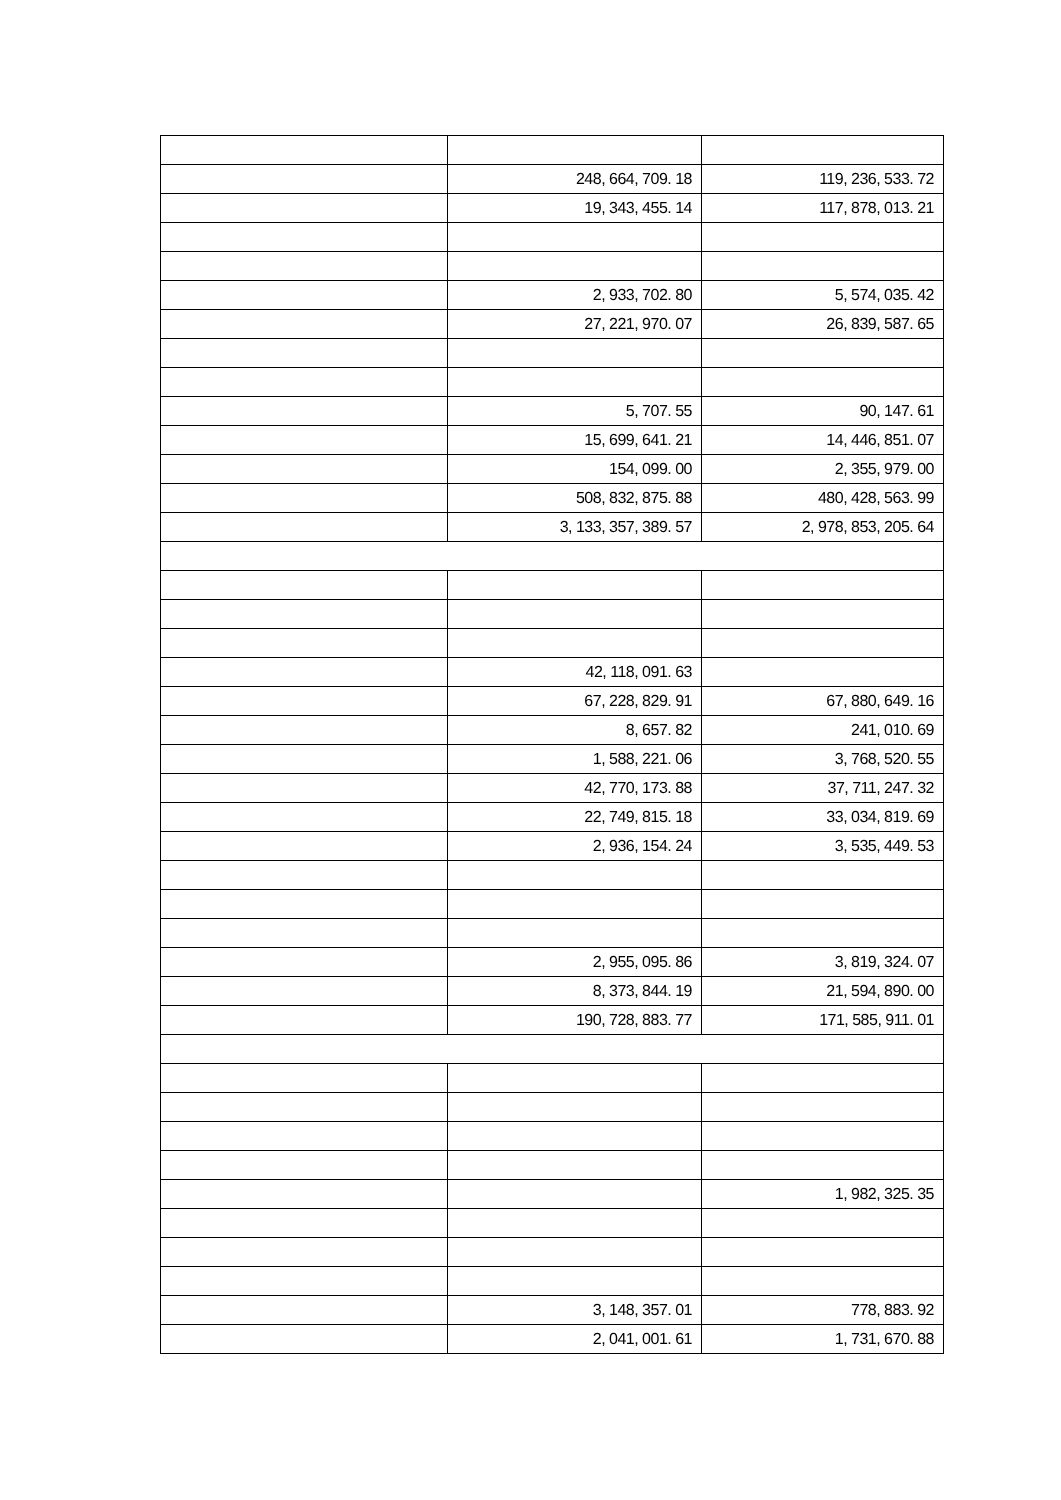| | 248, 664, 709. 18 | 119, 236, 533. 72 |
| | 19, 343, 455. 14 | 117, 878, 013. 21 |
| | 2, 933, 702. 80 | 5, 574, 035. 42 |
| | 27, 221, 970. 07 | 26, 839, 587. 65 |
| | 5, 707. 55 | 90, 147. 61 |
| | 15, 699, 641. 21 | 14, 446, 851. 07 |
| | 154, 099. 00 | 2, 355, 979. 00 |
| | 508, 832, 875. 88 | 480, 428, 563. 99 |
| | 3, 133, 357, 389. 57 | 2, 978, 853, 205. 64 |
| | 42, 118, 091. 63 | |
| | 67, 228, 829. 91 | 67, 880, 649. 16 |
| | 8, 657. 82 | 241, 010. 69 |
| | 1, 588, 221. 06 | 3, 768, 520. 55 |
| | 42, 770, 173. 88 | 37, 711, 247. 32 |
| | 22, 749, 815. 18 | 33, 034, 819. 69 |
| | 2, 936, 154. 24 | 3, 535, 449. 53 |
| | 2, 955, 095. 86 | 3, 819, 324. 07 |
| | 8, 373, 844. 19 | 21, 594, 890. 00 |
| | 190, 728, 883. 77 | 171, 585, 911. 01 |
| | | 1, 982, 325. 35 |
| | 3, 148, 357. 01 | 778, 883. 92 |
| | 2, 041, 001. 61 | 1, 731, 670. 88 |